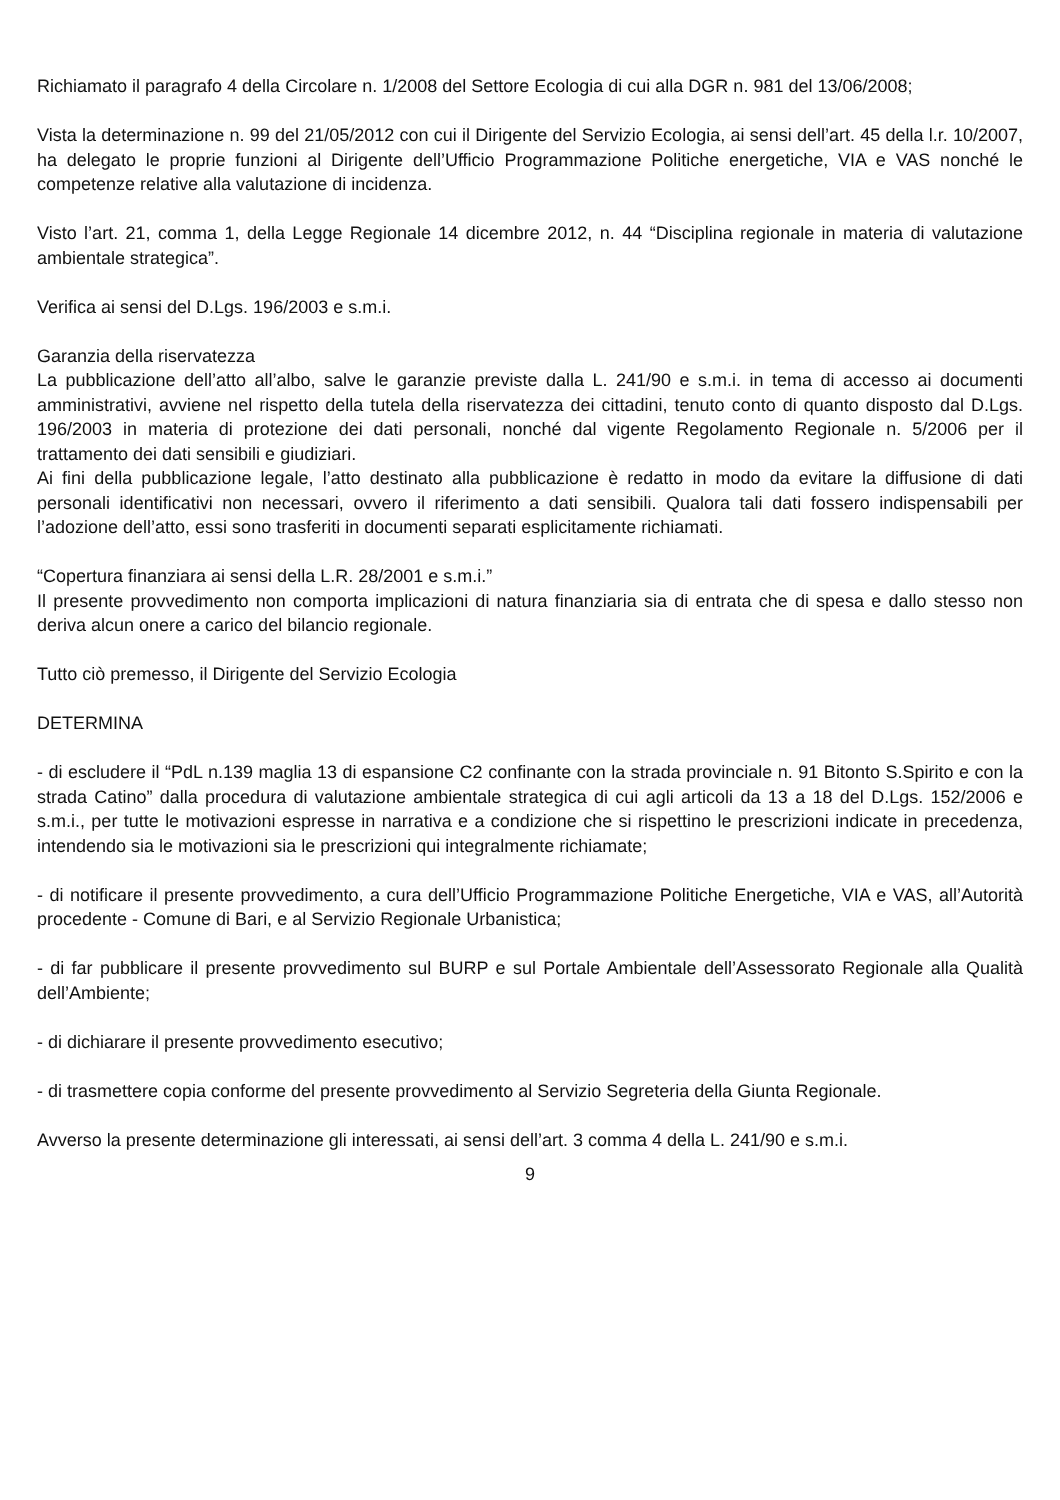Richiamato il paragrafo 4 della Circolare n. 1/2008 del Settore Ecologia di cui alla DGR n. 981 del 13/06/2008;
Vista la determinazione n. 99 del 21/05/2012 con cui il Dirigente del Servizio Ecologia, ai sensi dell’art. 45 della l.r. 10/2007, ha delegato le proprie funzioni al Dirigente dell’Ufficio Programmazione Politiche energetiche, VIA e VAS nonché le competenze relative alla valutazione di incidenza.
Visto l’art. 21, comma 1, della Legge Regionale 14 dicembre 2012, n. 44 “Disciplina regionale in materia di valutazione ambientale strategica”.
Verifica ai sensi del D.Lgs. 196/2003 e s.m.i.
Garanzia della riservatezza
La pubblicazione dell’atto all’albo, salve le garanzie previste dalla L. 241/90 e s.m.i. in tema di accesso ai documenti amministrativi, avviene nel rispetto della tutela della riservatezza dei cittadini, tenuto conto di quanto disposto dal D.Lgs. 196/2003 in materia di protezione dei dati personali, nonché dal vigente Regolamento Regionale n. 5/2006 per il trattamento dei dati sensibili e giudiziari.
Ai fini della pubblicazione legale, l’atto destinato alla pubblicazione è redatto in modo da evitare la diffusione di dati personali identificativi non necessari, ovvero il riferimento a dati sensibili. Qualora tali dati fossero indispensabili per l’adozione dell’atto, essi sono trasferiti in documenti separati esplicitamente richiamati.
“Copertura finanziara ai sensi della L.R. 28/2001 e s.m.i.”
Il presente provvedimento non comporta implicazioni di natura finanziaria sia di entrata che di spesa e dallo stesso non deriva alcun onere a carico del bilancio regionale.
Tutto ciò premesso, il Dirigente del Servizio Ecologia
DETERMINA
- di escludere il “PdL n.139 maglia 13 di espansione C2 confinante con la strada provinciale n. 91 Bitonto S.Spirito e con la strada Catino” dalla procedura di valutazione ambientale strategica di cui agli articoli da 13 a 18 del D.Lgs. 152/2006 e s.m.i., per tutte le motivazioni espresse in narrativa e a condizione che si rispettino le prescrizioni indicate in precedenza, intendendo sia le motivazioni sia le prescrizioni qui integralmente richiamate;
- di notificare il presente provvedimento, a cura dell’Ufficio Programmazione Politiche Energetiche, VIA e VAS, all’Autorità procedente - Comune di Bari, e al Servizio Regionale Urbanistica;
- di far pubblicare il presente provvedimento sul BURP e sul Portale Ambientale dell’Assessorato Regionale alla Qualità dell’Ambiente;
- di dichiarare il presente provvedimento esecutivo;
- di trasmettere copia conforme del presente provvedimento al Servizio Segreteria della Giunta Regionale.
Avverso la presente determinazione gli interessati, ai sensi dell’art. 3 comma 4 della L. 241/90 e s.m.i.
9